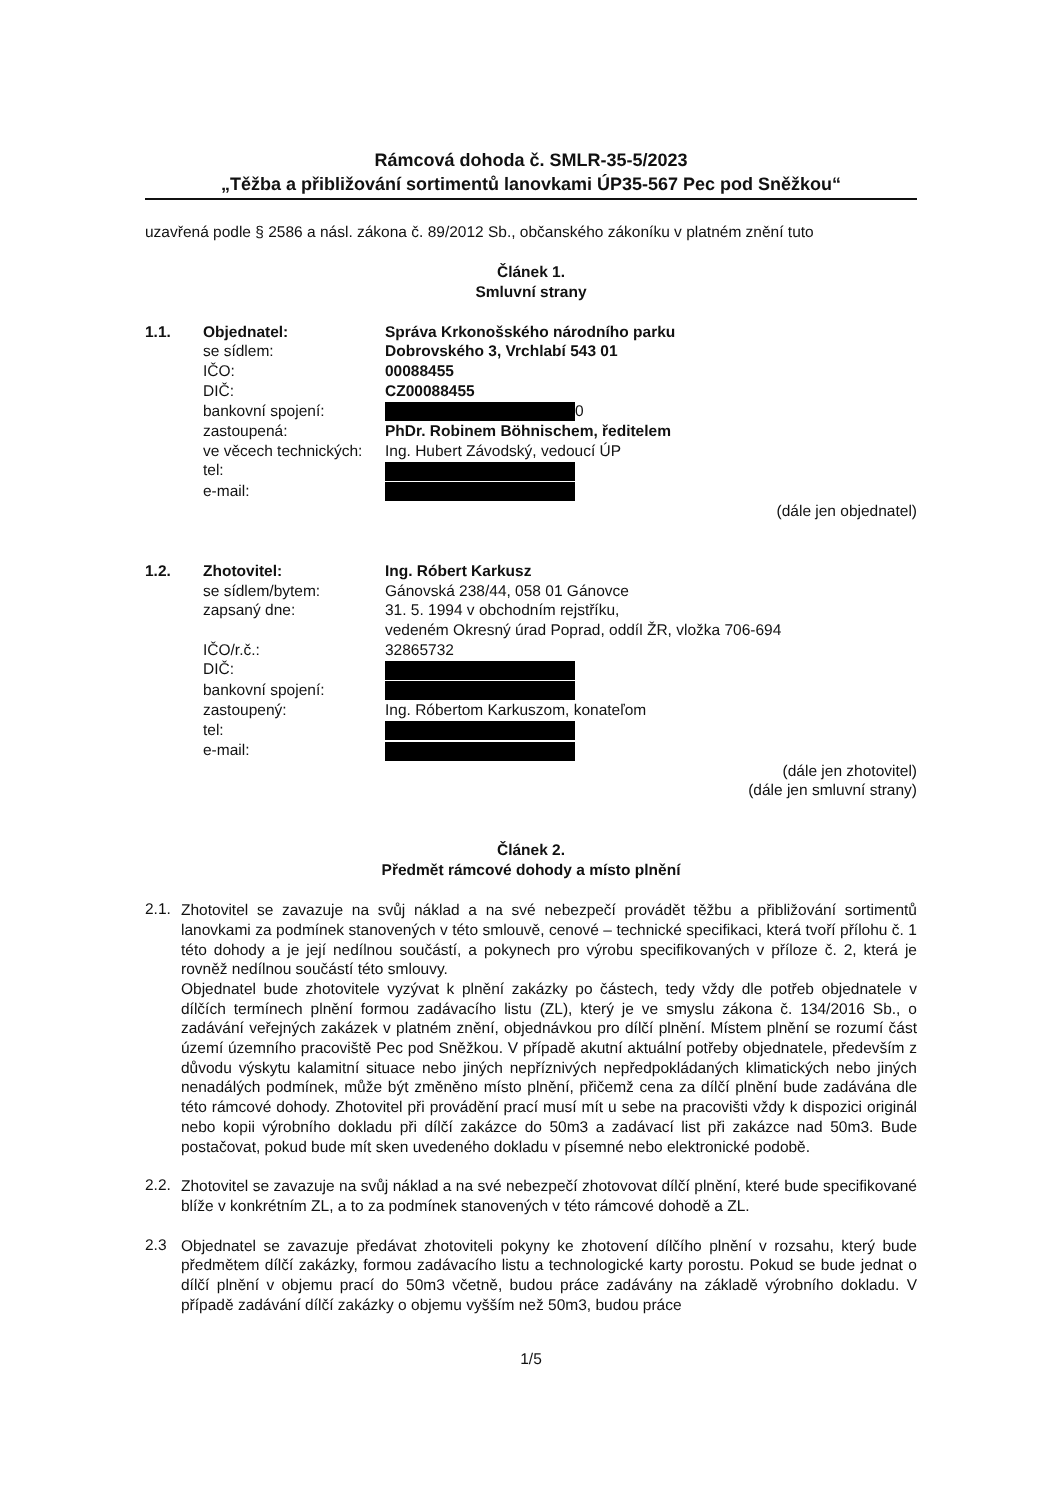Rámcová dohoda č. SMLR-35-5/2023
„Těžba a přibližování sortimentů lanovkami ÚP35-567 Pec pod Sněžkou“
uzavřená podle § 2586 a násl. zákona č. 89/2012 Sb., občanského zákoníku v platném znění tuto
Článek 1.
Smluvní strany
| 1.1. | Objednatel: | Správa Krkonošského národního parku |
| | se sídlem: | Dobrovského 3, Vrchlabí 543 01 |
| | IČO: | 00088455 |
| | DIČ: | CZ00088455 |
| | bankovní spojení: | 0 |
| | zastoupená: | PhDr. Robinem Böhnischem, ředitelem |
| | ve věcech technických: | Ing. Hubert Závodský, vedoucí ÚP |
| | tel: | |
| | e-mail: | |
(dále jen objednatel)
| 1.2. | Zhotovitel: | Ing. Róbert Karkusz |
| | se sídlem/bytem: | Gánovská 238/44, 058 01 Gánovce |
| | zapsaný dne: | 31. 5. 1994 v obchodním rejstříku, vedeném Okresný úrad Poprad, oddíl ŽR, vložka 706-694 |
| | IČO/r.č.: | 32865732 |
| | DIČ: | |
| | bankovní spojení: | |
| | zastoupený: | Ing. Róbertom Karkuszom, konateľom |
| | tel: | |
| | e-mail: | |
(dále jen zhotovitel)
(dále jen smluvní strany)
Článek 2.
Předmět rámcové dohody a místo plnění
2.1.
Zhotovitel se zavazuje na svůj náklad a na své nebezpečí provádět těžbu a přibližování sortimentů lanovkami za podmínek stanovených v této smlouvě, cenové – technické specifikaci, která tvoří přílohu č. 1 této dohody a je její nedílnou součástí, a pokynech pro výrobu specifikovaných v příloze č. 2, která je rovněž nedílnou součástí této smlouvy.
Objednatel bude zhotovitele vyzývat k plnění zakázky po částech, tedy vždy dle potřeb objednatele v dílčích termínech plnění formou zadávacího listu (ZL), který je ve smyslu zákona č. 134/2016 Sb., o zadávání veřejných zakázek v platném znění, objednávkou pro dílčí plnění. Místem plnění se rozumí část území územního pracoviště Pec pod Sněžkou. V případě akutní aktuální potřeby objednatele, především z důvodu výskytu kalamitní situace nebo jiných nepříznivých nepředpokládaných klimatických nebo jiných nenadálých podmínek, může být změněno místo plnění, přičemž cena za dílčí plnění bude zadávána dle této rámcové dohody. Zhotovitel při provádění prací musí mít u sebe na pracovišti vždy k dispozici originál nebo kopii výrobního dokladu při dílčí zakázce do 50m3 a zadávací list při zakázce nad 50m3. Bude postačovat, pokud bude mít sken uvedeného dokladu v písemné nebo elektronické podobě.
2.2.
Zhotovitel se zavazuje na svůj náklad a na své nebezpečí zhotovovat dílčí plnění, které bude specifikované blíže v konkrétním ZL, a to za podmínek stanovených v této rámcové dohodě a ZL.
2.3
Objednatel se zavazuje předávat zhotoviteli pokyny ke zhotovení dílčího plnění v rozsahu, který bude předmětem dílčí zakázky, formou zadávacího listu a technologické karty porostu. Pokud se bude jednat o dílčí plnění v objemu prací do 50m3 včetně, budou práce zadávány na základě výrobního dokladu. V případě zadávání dílčí zakázky o objemu vyšším než 50m3, budou práce
1/5